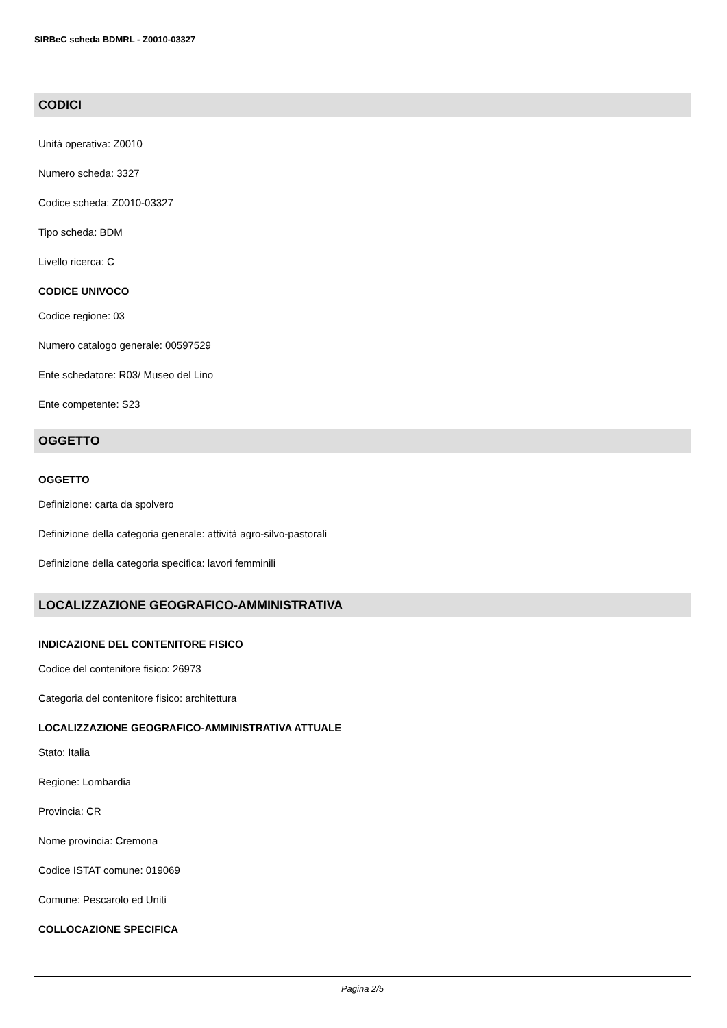SIRBeC scheda BDMRL - Z0010-03327
CODICI
Unità operativa: Z0010
Numero scheda: 3327
Codice scheda: Z0010-03327
Tipo scheda: BDM
Livello ricerca: C
CODICE UNIVOCO
Codice regione: 03
Numero catalogo generale: 00597529
Ente schedatore: R03/ Museo del Lino
Ente competente: S23
OGGETTO
OGGETTO
Definizione: carta da spolvero
Definizione della categoria generale: attività agro-silvo-pastorali
Definizione della categoria specifica: lavori femminili
LOCALIZZAZIONE GEOGRAFICO-AMMINISTRATIVA
INDICAZIONE DEL CONTENITORE FISICO
Codice del contenitore fisico: 26973
Categoria del contenitore fisico: architettura
LOCALIZZAZIONE GEOGRAFICO-AMMINISTRATIVA ATTUALE
Stato: Italia
Regione: Lombardia
Provincia: CR
Nome provincia: Cremona
Codice ISTAT comune: 019069
Comune: Pescarolo ed Uniti
COLLOCAZIONE SPECIFICA
Pagina 2/5